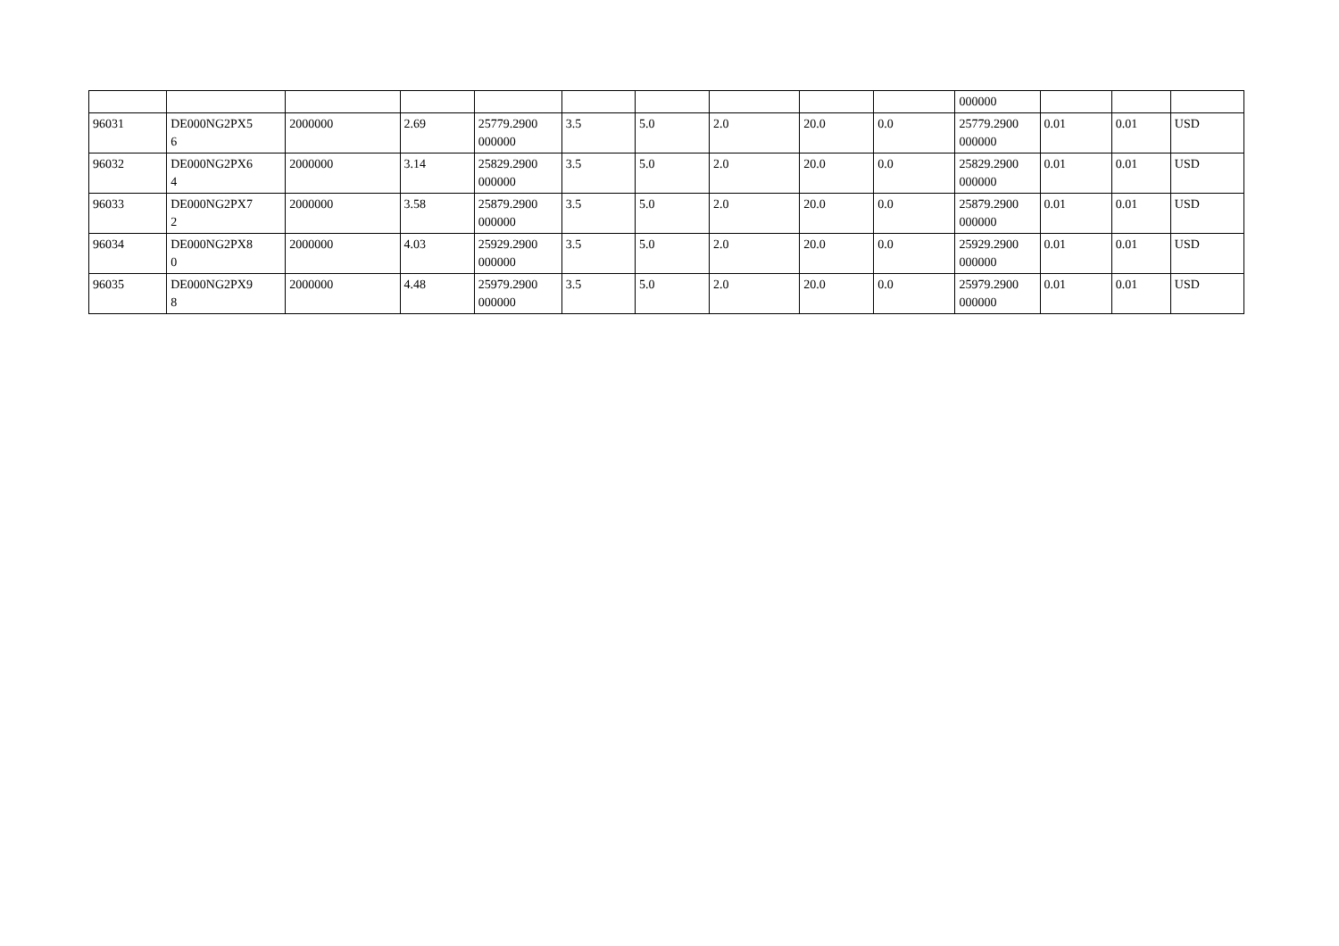| | | | | | | | | | | 000000 | | | |
| 96031 | DE000NG2PX5 6 | 2000000 | 2.69 | 25779.2900 000000 | 3.5 | 5.0 | 2.0 | 20.0 | 0.0 | 25779.2900 000000 | 0.01 | 0.01 | USD |
| 96032 | DE000NG2PX6 4 | 2000000 | 3.14 | 25829.2900 000000 | 3.5 | 5.0 | 2.0 | 20.0 | 0.0 | 25829.2900 000000 | 0.01 | 0.01 | USD |
| 96033 | DE000NG2PX7 2 | 2000000 | 3.58 | 25879.2900 000000 | 3.5 | 5.0 | 2.0 | 20.0 | 0.0 | 25879.2900 000000 | 0.01 | 0.01 | USD |
| 96034 | DE000NG2PX8 0 | 2000000 | 4.03 | 25929.2900 000000 | 3.5 | 5.0 | 2.0 | 20.0 | 0.0 | 25929.2900 000000 | 0.01 | 0.01 | USD |
| 96035 | DE000NG2PX9 8 | 2000000 | 4.48 | 25979.2900 000000 | 3.5 | 5.0 | 2.0 | 20.0 | 0.0 | 25979.2900 000000 | 0.01 | 0.01 | USD |